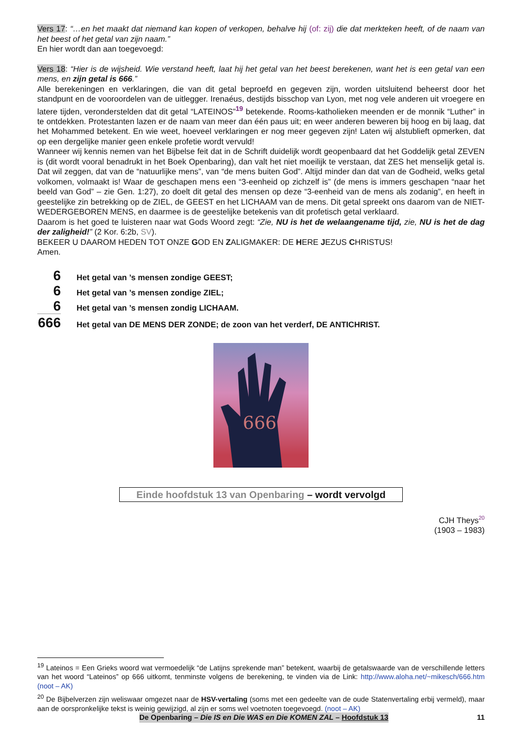Vers 17: “…en het maakt dat niemand kan kopen of verkopen, behalve hij (of: zij) die dat merkteken heeft, of de naam van het beest of het getal van zijn naam.”
En hier wordt dan aan toegevoegd:
Vers 18: “Hier is de wijsheid. Wie verstand heeft, laat hij het getal van het beest berekenen, want het is een getal van een mens, en zijn getal is 666.”
Alle berekeningen en verklaringen, die van dit getal beproefd en gegeven zijn, worden uitsluitend beheerst door het standpunt en de vooroordelen van de uitlegger. Irenaéus, destijds bisschop van Lyon, met nog vele anderen uit vroegere en latere tijden, veronderstelden dat dit getal “LATEINOS”<sup>19</sup> betekende. Rooms-katholieken meenden er de monnik “Luther” in te ontdekken. Protestanten lazen er de naam van meer dan één paus uit; en weer anderen beweren bij hoog en bij laag, dat het Mohammed betekent. En wie weet, hoeveel verklaringen er nog meer gegeven zijn! Laten wij alstublieft opmerken, dat op een dergelijke manier geen enkele profetie wordt vervuld!
Wanneer wij kennis nemen van het Bijbelse feit dat in de Schrift duidelijk wordt geopenbaard dat het Goddelijk getal ZEVEN is (dit wordt vooral benadrukt in het Boek Openbaring), dan valt het niet moeilijk te verstaan, dat ZES het menselijk getal is. Dat wil zeggen, dat van de “natuurlijke mens”, van “de mens buiten God”. Altijd minder dan dat van de Godheid, welks getal volkomen, volmaakt is! Waar de geschapen mens een “3-eenheid op zichzelf is” (de mens is immers geschapen “naar het beeld van God” – zie Gen. 1:27), zo doelt dit getal des mensen op deze “3-eenheid van de mens als zodanig”, en heeft in geestelijke zin betrekking op de ZIEL, de GEEST en het LICHAAM van de mens. Dit getal spreekt ons daarom van de NIET-WEDERGEBOREN MENS, en daarmee is de geestelijke betekenis van dit profetisch getal verklaard.
Daarom is het goed te luisteren naar wat Gods Woord zegt: “Zie, NU is het de welaangename tijd, zie, NU is het de dag der zaligheid!” (2 Kor. 6:2b, SV).
BEKEER U DAAROM HEDEN TOT ONZE GOD EN ZALIGMAKER: DE HERE JEZUS CHRISTUS!
Amen.
6 Het getal van ’s mensen zondige GEEST;
6 Het getal van ’s mensen zondige ZIEL;
6 Het getal van ’s mensen zondig LICHAAM.
666 Het getal van DE MENS DER ZONDE; de zoon van het verderf, DE ANTICHRIST.
666
Einde hoofdstuk 13 van Openbaring – wordt vervolgd
CJH Theys<sup>20</sup>
(1903 – 1983)
<sup>19</sup> Lateinos = Een Grieks woord wat vermoedelijk “de Latijns sprekende man” betekent, waarbij de getalswaarde van de verschillende letters van het woord “Lateinos” op 666 uitkomt, tenminste volgens de berekening, te vinden via de Link: http://www.aloha.net/~mikesch/666.htm (noot – AK)
<sup>20</sup> De Bijbelverzen zijn weliswaar omgezet naar de HSV-vertaling (soms met een gedeelte van de oude Statenvertaling erbij vermeld), maar aan de oorspronkelijke tekst is weinig gewijzigd, al zijn er soms wel voetnoten toegevoegd. (noot – AK)
De Openbaring – Die IS en Die WAS en Die KOMEN ZAL – Hoofdstuk 13 11